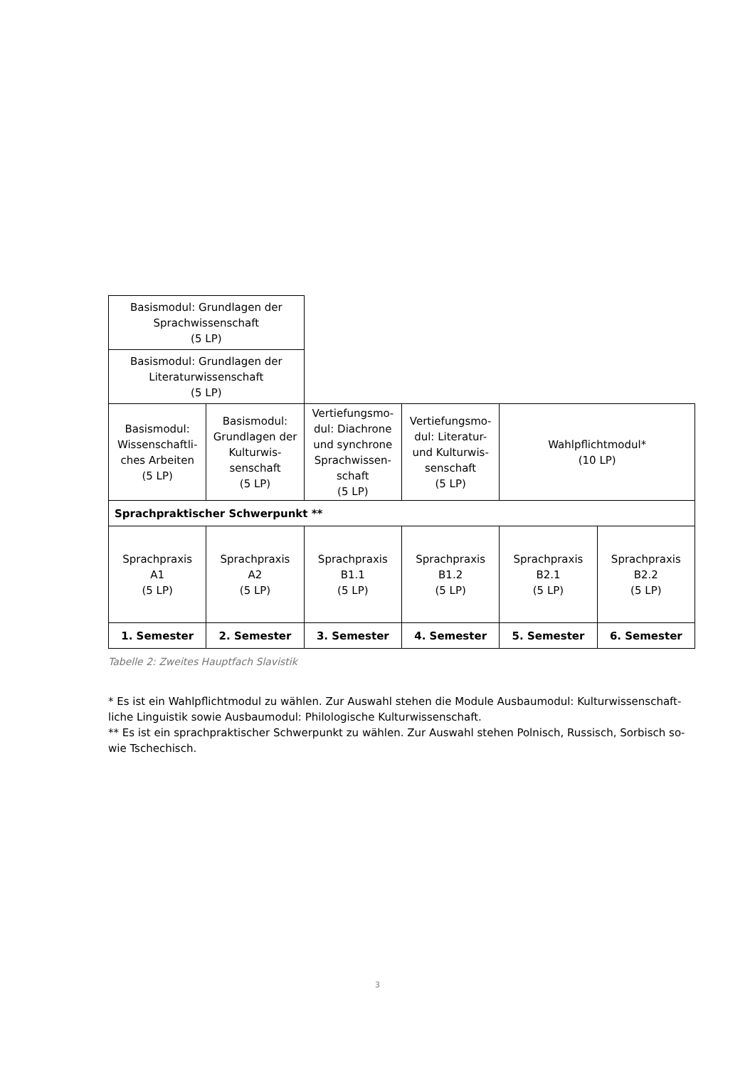| Basismodul: Grundlagen der Sprachwissenschaft (5 LP) | | | | | |
| Basismodul: Grundlagen der Literaturwissenschaft (5 LP) | | | | | |
| Basismodul: Wissenschaftli­ches Arbeiten (5 LP) | Basismodul: Grundlagen der Kulturwis­senschaft (5 LP) | Vertiefungsmo­dul: Diachrone und synchrone Sprachwissen­schaft (5 LP) | Vertiefungsmo­dul: Literatur- und Kulturwis­senschaft (5 LP) | Wahlpflichtmodul* (10 LP) | |
| Sprachpraktischer Schwerpunkt ** | | | | | |
| Sprachpraxis A1 (5 LP) | Sprachpraxis A2 (5 LP) | Sprachpraxis B1.1 (5 LP) | Sprachpraxis B1.2 (5 LP) | Sprachpraxis B2.1 (5 LP) | Sprachpraxis B2.2 (5 LP) |
| 1. Semester | 2. Semester | 3. Semester | 4. Semester | 5. Semester | 6. Semester |
Tabelle 2: Zweites Hauptfach Slavistik
* Es ist ein Wahlpflichtmodul zu wählen. Zur Auswahl stehen die Module Ausbaumodul: Kulturwissenschaft­liche Linguistik sowie Ausbaumodul: Philologische Kulturwissenschaft.
** Es ist ein sprachpraktischer Schwerpunkt zu wählen. Zur Auswahl stehen Polnisch, Russisch, Sorbisch so­wie Tschechisch.
3